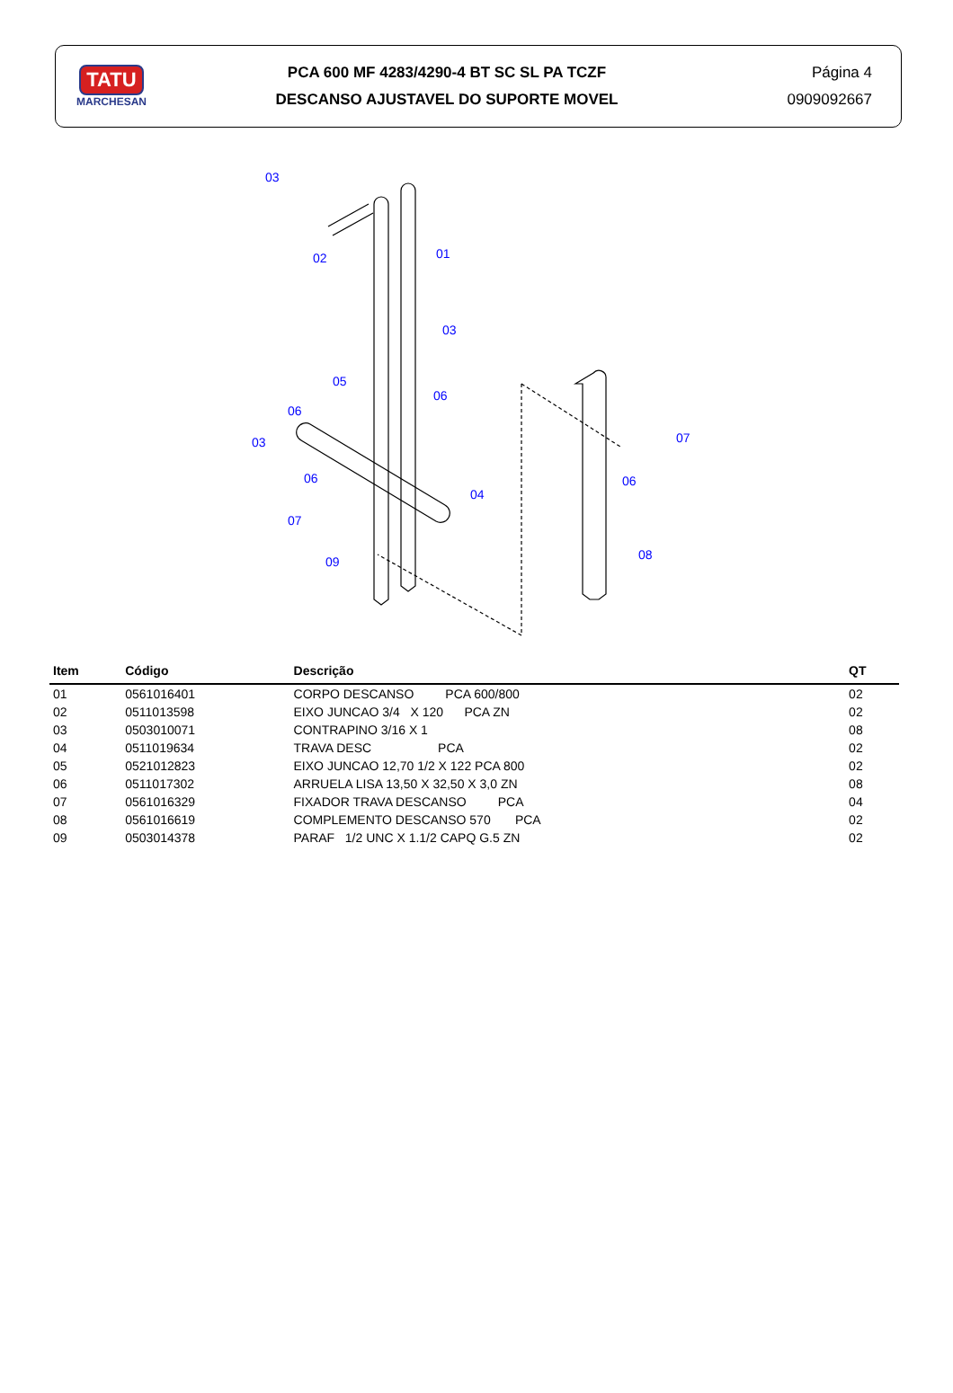TATU
MARCHESAN
PCA 600 MF 4283/4290-4 BT SC SL PA TCZF
DESCANSO AJUSTAVEL DO SUPORTE MOVEL
Página 4
0909092667
03
02
01
03
05
06
06
03
06
07
09
04
07
06
08
| Item | Código | Descrição | QT |
| --- | --- | --- | --- |
| 01 | 0561016401 | CORPO DESCANSO PCA 600/800 | 02 |
| 02 | 0511013598 | EIXO JUNCAO 3/4 X 120 PCA ZN | 02 |
| 03 | 0503010071 | CONTRAPINO 3/16 X 1 | 08 |
| 04 | 0511019634 | TRAVA DESC PCA | 02 |
| 05 | 0521012823 | EIXO JUNCAO 12,70 1/2 X 122 PCA 800 | 02 |
| 06 | 0511017302 | ARRUELA LISA 13,50 X 32,50 X 3,0 ZN | 08 |
| 07 | 0561016329 | FIXADOR TRAVA DESCANSO PCA | 04 |
| 08 | 0561016619 | COMPLEMENTO DESCANSO 570 PCA | 02 |
| 09 | 0503014378 | PARAF 1/2 UNC X 1.1/2 CAPQ G.5 ZN | 02 |